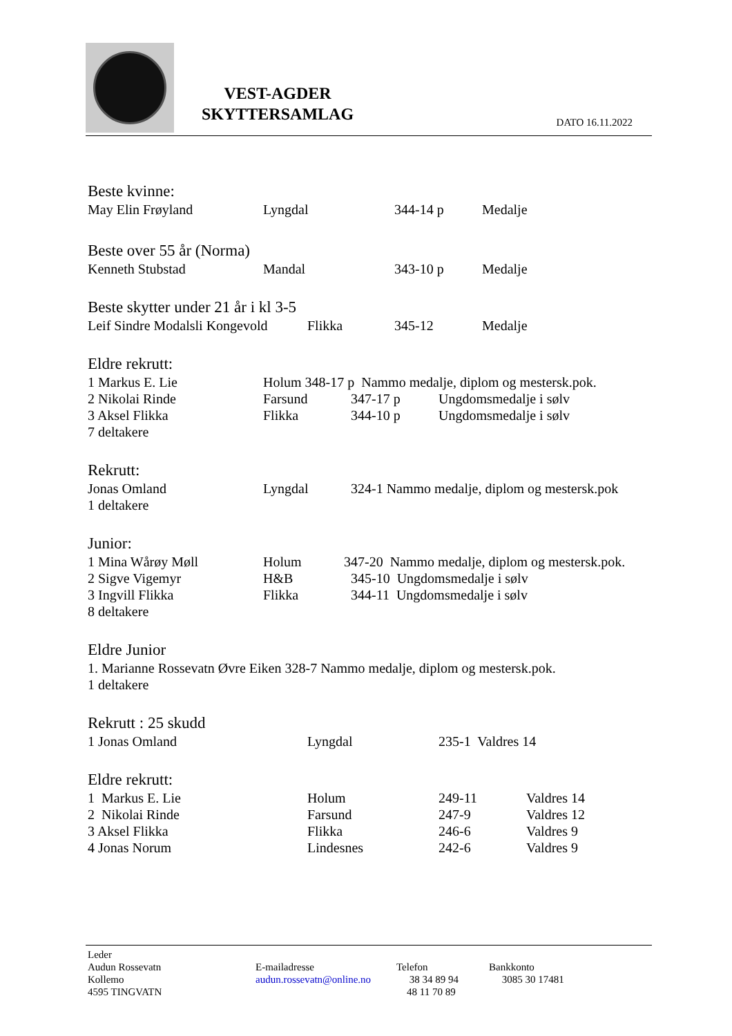VEST-AGDER
SKYTTERSAMLAG
DATO 16.11.2022
Beste kvinne:
May Elin Frøyland Lyngdal 344-14 p Medalje
Beste over 55 år (Norma)
Kenneth Stubstad Mandal 343-10 p Medalje
Beste skytter under 21 år i kl 3-5
Leif Sindre Modalsli Kongevold Flikka 345-12 Medalje
Eldre rekrutt:
1 Markus E. Lie Holum 348-17 p Nammo medalje, diplom og mestersk.pok.
2 Nikolai Rinde Farsund 347-17 p Ungdomsmedalje i sølv
3 Aksel Flikka Flikka 344-10 p Ungdomsmedalje i sølv
7 deltakere
Rekrutt:
Jonas Omland Lyngdal 324-1 Nammo medalje, diplom og mestersk.pok
1 deltakere
Junior:
1 Mina Wårøy Møll Holum 347-20 Nammo medalje, diplom og mestersk.pok.
2 Sigve Vigemyr H&B 345-10 Ungdomsmedalje i sølv
3 Ingvill Flikka Flikka 344-11 Ungdomsmedalje i sølv
8 deltakere
Eldre Junior
1. Marianne Rossevatn Øvre Eiken 328-7 Nammo medalje, diplom og mestersk.pok.
1 deltakere
Rekrutt : 25 skudd
1 Jonas Omland Lyngdal 235-1 Valdres 14
Eldre rekrutt:
1 Markus E. Lie Holum 249-11 Valdres 14
2 Nikolai Rinde Farsund 247-9 Valdres 12
3 Aksel Flikka Flikka 246-6 Valdres 9
4 Jonas Norum Lindesnes 242-6 Valdres 9
Leder
Audun Rossevatn
Kollemo
4595 TINGVATN
E-mailadresse
audun.rossevatn@online.no
Telefon
38 34 89 94
48 11 70 89
Bankkonto
3085 30 17481